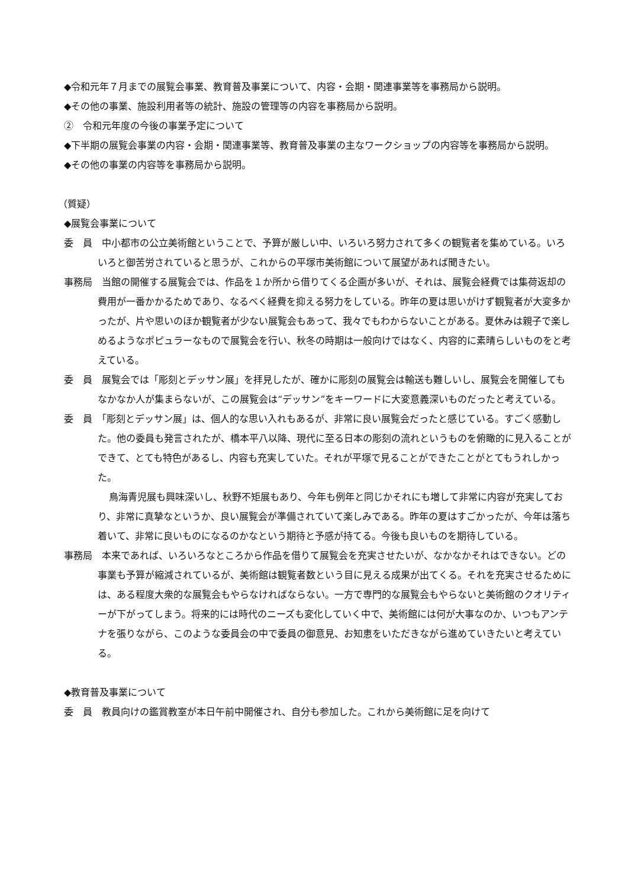◆令和元年７月までの展覧会事業、教育普及事業について、内容・会期・関連事業等を事務局から説明。
◆その他の事業、施設利用者等の統計、施設の管理等の内容を事務局から説明。
②　令和元年度の今後の事業予定について
◆下半期の展覧会事業の内容・会期・関連事業等、教育普及事業の主なワークショップの内容等を事務局から説明。
◆その他の事業の内容等を事務局から説明。
（質疑）
◆展覧会事業について
委　員　中小都市の公立美術館ということで、予算が厳しい中、いろいろ努力されて多くの観覧者を集めている。いろいろと御苦労されていると思うが、これからの平塚市美術館について展望があれば聞きたい。
事務局　当館の開催する展覧会では、作品を１か所から借りてくる企画が多いが、それは、展覧会経費では集荷返却の費用が一番かかるためであり、なるべく経費を抑える努力をしている。昨年の夏は思いがけず観覧者が大変多かったが、片や思いのほか観覧者が少ない展覧会もあって、我々でもわからないことがある。夏休みは親子で楽しめるようなポピュラーなもので展覧会を行い、秋冬の時期は一般向けではなく、内容的に素晴らしいものをと考えている。
委　員　展覧会では「彫刻とデッサン展」を拝見したが、確かに彫刻の展覧会は輸送も難しいし、展覧会を開催してもなかなか人が集まらないが、この展覧会は“デッサン”をキーワードに大変意義深いものだったと考えている。
委　員　「彫刻とデッサン展」は、個人的な思い入れもあるが、非常に良い展覧会だったと感じている。すごく感動した。他の委員も発言されたが、橋本平八以降、現代に至る日本の彫刻の流れというものを俯瞰的に見入ることができて、とても特色があるし、内容も充実していた。それが平塚で見ることができたことがとてもうれしかった。
鳥海青児展も興味深いし、秋野不矩展もあり、今年も例年と同じかそれにも増して非常に内容が充実しており、非常に真摯なというか、良い展覧会が準備されていて楽しみである。昨年の夏はすごかったが、今年は落ち着いて、非常に良いものになるのかなという期待と予感が持てる。今後も良いものを期待している。
事務局　本来であれば、いろいろなところから作品を借りて展覧会を充実させたいが、なかなかそれはできない。どの事業も予算が縮減されているが、美術館は観覧者数という目に見える成果が出てくる。それを充実させるためには、ある程度大衆的な展覧会もやらなければならない。一方で専門的な展覧会もやらないと美術館のクオリティーが下がってしまう。将来的には時代のニーズも変化していく中で、美術館には何が大事なのか、いつもアンテナを張りながら、このような委員会の中で委員の御意見、お知恵をいただきながら進めていきたいと考えている。
◆教育普及事業について
委　員　教員向けの鑑賞教室が本日午前中開催され、自分も参加した。これから美術館に足を向けて